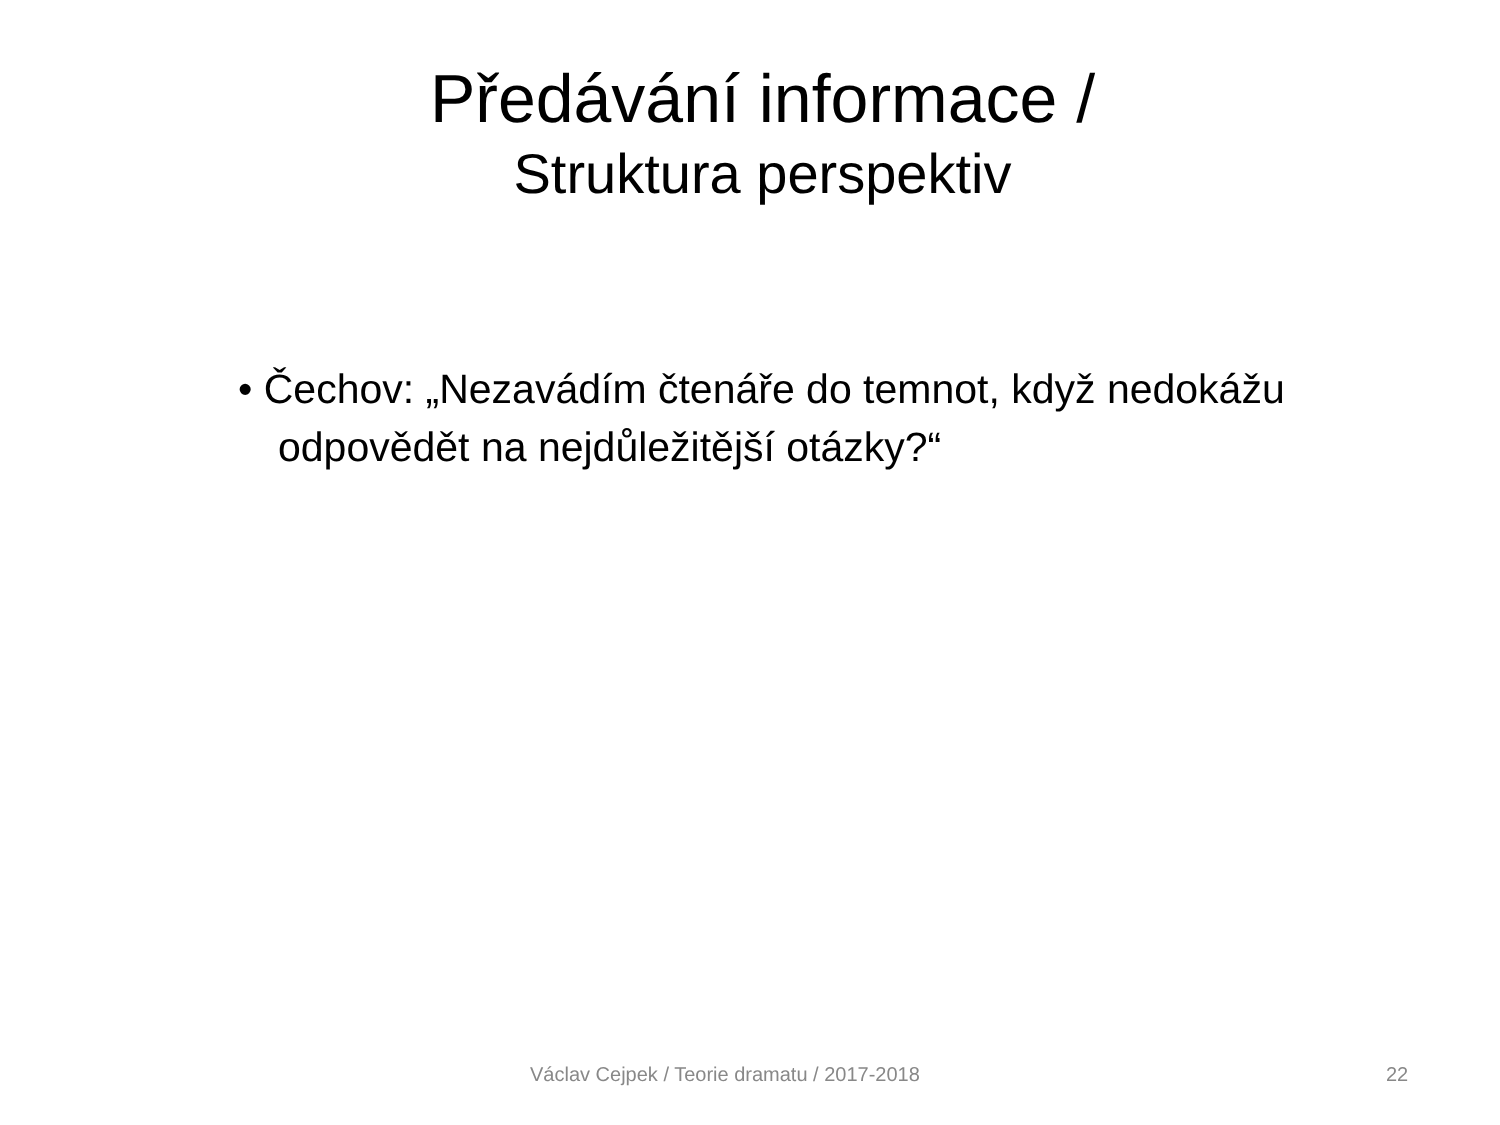Předávání informace /
Struktura perspektiv
• Čechov: „Nezavádím čtenáře do temnot, když nedokážu odpovědět na nejdůležitější otázky?“
Václav Cejpek / Teorie dramatu / 2017-2018 22